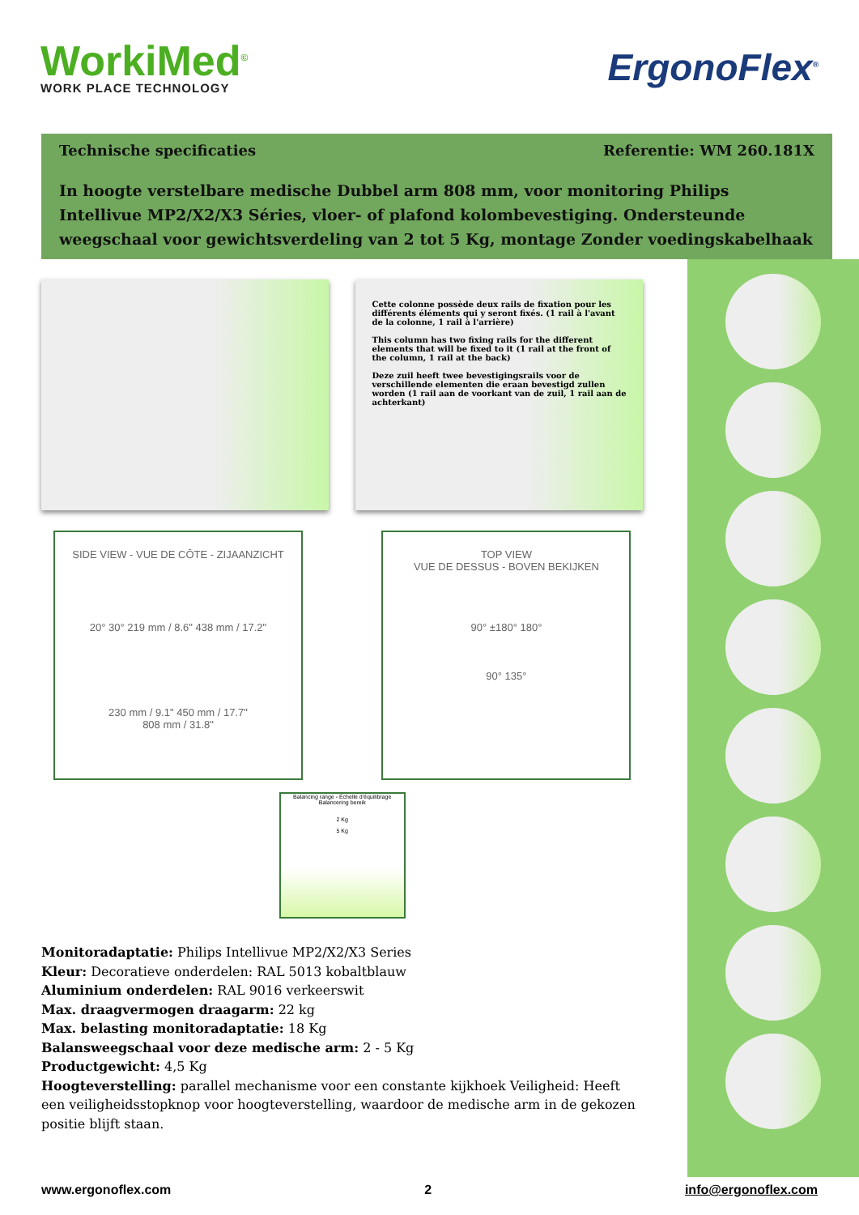WorkiMed<sup>©</sup>
WORK PLACE TECHNOLOGY
ErgonoFlex<sup>®</sup>
Technische specificaties Referentie: WM 260.181X
In hoogte verstelbare medische Dubbel arm 808 mm, voor monitoring Philips Intellivue MP2/X2/X3 Séries, vloer- of plafond kolombevestiging. Ondersteunde weegschaal voor gewichtsverdeling van 2 tot 5 Kg, montage Zonder voedingskabelhaak
Cette colonne possède deux rails de fixation pour les différents éléments qui y seront fixés. (1 rail à l'avant de la colonne, 1 rail à l'arrière)
This column has two fixing rails for the different elements that will be fixed to it (1 rail at the front of the column, 1 rail at the back)
Deze zuil heeft twee bevestigingsrails voor de verschillende elementen die eraan bevestigd zullen worden (1 rail aan de voorkant van de zuil, 1 rail aan de achterkant)
SIDE VIEW - VUE DE CÔTE - ZIJAANZICHT
20° 30° 219 mm / 8.6" 438 mm / 17.2"
230 mm / 9.1" 450 mm / 17.7"
808 mm / 31.8"
TOP VIEW
VUE DE DESSUS - BOVEN BEKIJKEN
90° ±180° 180°
90° 135°
Balancing range - Échelle d'équilibrage
Balancering bereik
2 Kg
5 Kg
Monitoradaptatie: Philips Intellivue MP2/X2/X3 Series
Kleur: Decoratieve onderdelen: RAL 5013 kobaltblauw
Aluminium onderdelen: RAL 9016 verkeerswit
Max. draagvermogen draagarm: 22 kg
Max. belasting monitoradaptatie: 18 Kg
Balansweegschaal voor deze medische arm: 2 - 5 Kg
Productgewicht: 4,5 Kg
Hoogteverstelling: parallel mechanisme voor een constante kijkhoek Veiligheid: Heeft een veiligheidsstopknop voor hoogteverstelling, waardoor de medische arm in de gekozen positie blijft staan.
www.ergonoflex.com 2 info@ergonoflex.com